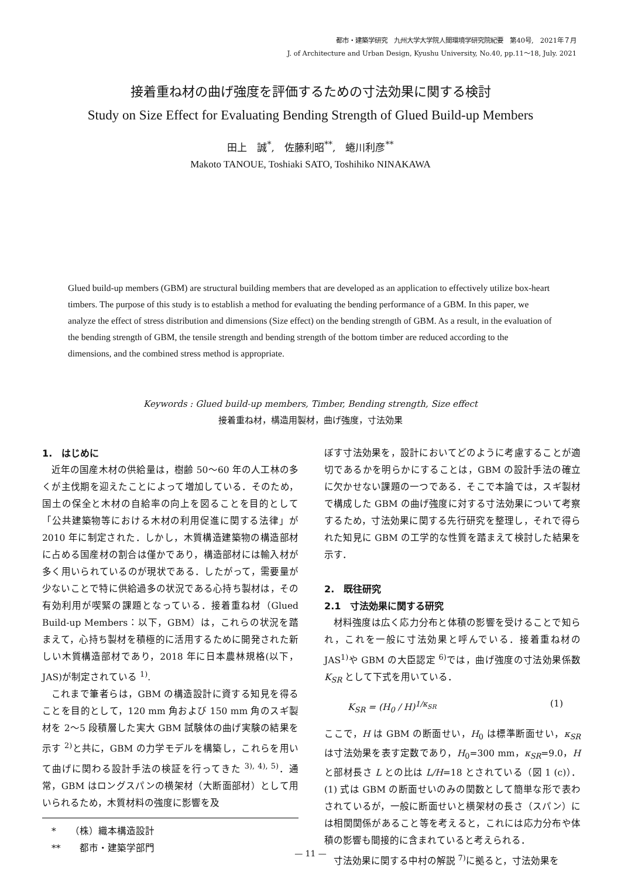都市・建築学研究　九州大学大学院人間環境学研究院紀要　第40号,　2021年７月
J. of Architecture and Urban Design, Kyushu University, No.40, pp.11～18, July. 2021
接着重ね材の曲げ強度を評価するための寸法効果に関する検討
Study on Size Effect for Evaluating Bending Strength of Glued Build-up Members
田上　誠<sup>*</sup>,　佐藤利昭<sup>**</sup>,　蜷川利彦<sup>**</sup>
Makoto TANOUE, Toshiaki SATO, Toshihiko NINAKAWA
Glued build-up members (GBM) are structural building members that are developed as an application to effectively utilize box-heart timbers. The purpose of this study is to establish a method for evaluating the bending performance of a GBM. In this paper, we analyze the effect of stress distribution and dimensions (Size effect) on the bending strength of GBM. As a result, in the evaluation of the bending strength of GBM, the tensile strength and bending strength of the bottom timber are reduced according to the dimensions, and the combined stress method is appropriate.
Keywords : Glued build-up members, Timber, Bending strength, Size effect
接着重ね材，構造用製材，曲げ強度，寸法効果
1.　はじめに
近年の国産木材の供給量は，樹齢 50～60 年の人工林の多くが主伐期を迎えたことによって増加している．そのため，国土の保全と木材の自給率の向上を図ることを目的として「公共建築物等における木材の利用促進に関する法律」が 2010 年に制定された．しかし，木質構造建築物の構造部材に占める国産材の割合は僅かであり，構造部材には輸入材が多く用いられているのが現状である．したがって，需要量が少ないことで特に供給過多の状況である心持ち製材は，その有効利用が喫緊の課題となっている．接着重ね材（Glued Build-up Members：以下，GBM）は，これらの状況を踏まえて，心持ち製材を積極的に活用するために開発された新しい木質構造部材であり，2018 年に日本農林規格(以下，JAS)が制定されている <sup>1)</sup>.
これまで筆者らは，GBM の構造設計に資する知見を得ることを目的として，120 mm 角および 150 mm 角のスギ製材を 2～5 段積層した実大 GBM 試験体の曲げ実験の結果を示す <sup>2)</sup>と共に，GBM の力学モデルを構築し，これらを用いて曲げに関わる設計手法の検証を行ってきた <sup>3), 4), 5)</sup>．通常，GBM はロングスパンの横架材（大断面部材）として用いられるため，木質材料の強度に影響を及
　*　　（株）織本構造設計
　**　　都市・建築学部門
ぼす寸法効果を，設計においてどのように考慮することが適切であるかを明らかにすることは，GBM の設計手法の確立に欠かせない課題の一つである．そこで本論では，スギ製材で構成した GBM の曲げ強度に対する寸法効果について考察するため，寸法効果に関する先行研究を整理し，それで得られた知見に GBM の工学的な性質を踏まえて検討した結果を示す．
2.　既往研究
2.1　寸法効果に関する研究
材料強度は広く応力分布と体積の影響を受けることで知られ，これを一般に寸法効果と呼んでいる．接着重ね材の JAS<sup>1)</sup>や GBM の大臣認定 <sup>6)</sup>では，曲げ強度の寸法効果係数 K<sub>SR</sub> として下式を用いている．
K<sub>SR</sub> = (H<sub>0</sub> / H)<sup>1/κ<sub>SR</sub></sup> (1)
ここで，H は GBM の断面せい，H<sub>0</sub> は標準断面せい，κ<sub>SR</sub> は寸法効果を表す定数であり，H<sub>0</sub>=300 mm，κ<sub>SR</sub>=9.0，H と部材長さ L との比は L/H=18 とされている（図 1 (c)）．(1) 式は GBM の断面せいのみの関数として簡単な形で表わされているが，一般に断面せいと横架材の長さ（スパン）には相関関係があること等を考えると，これには応力分布や体積の影響も間接的に含まれていると考えられる．
寸法効果に関する中村の解説 <sup>7)</sup>に拠ると，寸法効果を
— 11 —